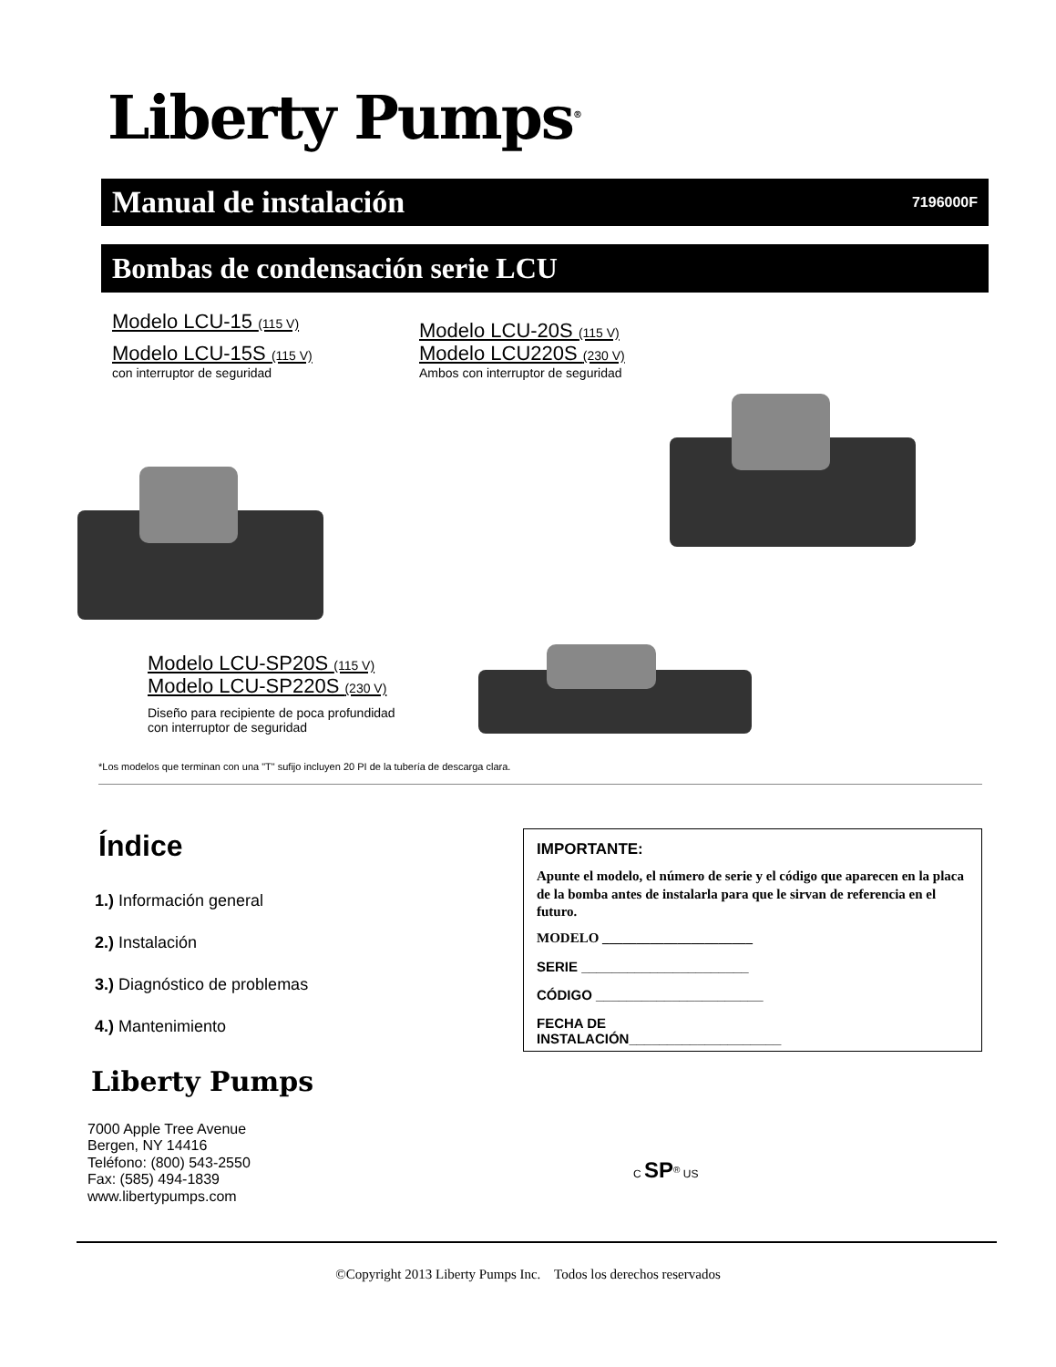Liberty Pumps<sup>®</sup>
Manual de instalación 7196000F
Bombas de condensación serie LCU
Modelo LCU-15 (115 V)
Modelo LCU-15S (115 V)
con interruptor de seguridad
Modelo LCU-20S (115 V)
Modelo LCU220S (230 V)
Ambos con interruptor de seguridad
Modelo LCU-SP20S (115 V)
Modelo LCU-SP220S (230 V)
Diseño para recipiente de poca profundidad
con interruptor de seguridad
*Los modelos que terminan con una "T" sufijo incluyen 20 PI de la tubería de descarga clara.
Índice
1.) Información general
2.) Instalación
3.) Diagnóstico de problemas
4.) Mantenimiento
Liberty Pumps
7000 Apple Tree Avenue
Bergen, NY 14416
Teléfono: (800) 543-2550
Fax: (585) 494-1839
www.libertypumps.com
IMPORTANTE:
Apunte el modelo, el número de serie y el código que aparecen en la placa de la bomba antes de instalarla para que le sirvan de referencia en el futuro.
MODELO ______________________
SERIE ______________________
CÓDIGO ______________________
FECHA DE
INSTALACIÓN____________________
C SP<sup>®</sup> US
©Copyright 2013 Liberty Pumps Inc. Todos los derechos reservados